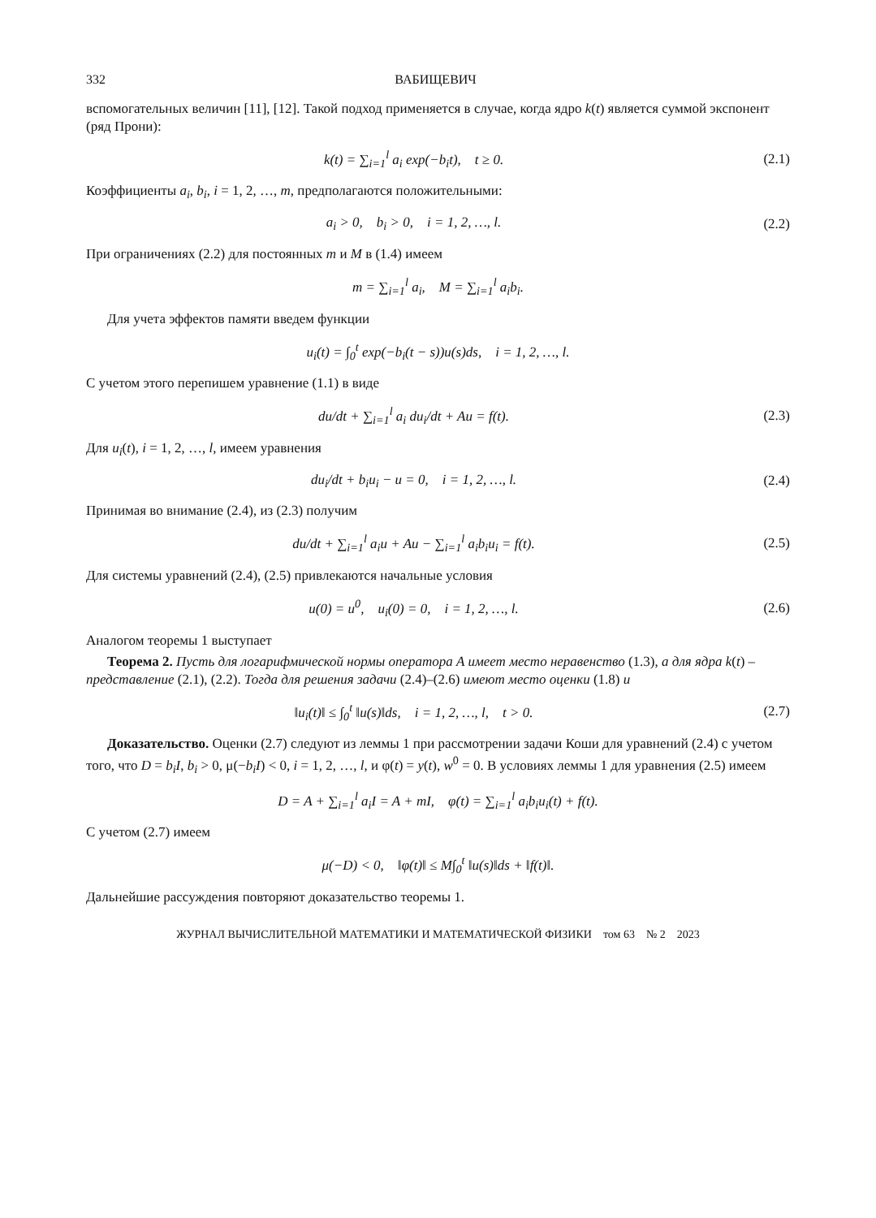332 ВАБИЩЕВИЧ
вспомогательных величин [11], [12]. Такой подход применяется в случае, когда ядро k(t) является суммой экспонент (ряд Прони):
k(t) = ∑<sub>i=1</sub><sup>l</sup> a<sub>i</sub> exp(−b<sub>i</sub>t), t ≥ 0.
(2.1)
Коэффициенты a<sub>i</sub>, b<sub>i</sub>, i = 1, 2, …, m, предполагаются положительными:
a<sub>i</sub> > 0, b<sub>i</sub> > 0, i = 1, 2, …, l.
(2.2)
При ограничениях (2.2) для постоянных m и M в (1.4) имеем
m = ∑<sub>i=1</sub><sup>l</sup> a<sub>i</sub>, M = ∑<sub>i=1</sub><sup>l</sup> a<sub>i</sub>b<sub>i</sub>.
Для учета эффектов памяти введем функции
u<sub>i</sub>(t) = ∫<sub>0</sub><sup>t</sup> exp(−b<sub>i</sub>(t − s))u(s)ds, i = 1, 2, …, l.
С учетом этого перепишем уравнение (1.1) в виде
du/dt + ∑<sub>i=1</sub><sup>l</sup> a<sub>i</sub> du<sub>i</sub>/dt + Au = f(t).
(2.3)
Для u<sub>i</sub>(t), i = 1, 2, …, l, имеем уравнения
du<sub>i</sub>/dt + b<sub>i</sub>u<sub>i</sub> − u = 0, i = 1, 2, …, l.
(2.4)
Принимая во внимание (2.4), из (2.3) получим
du/dt + ∑<sub>i=1</sub><sup>l</sup> a<sub>i</sub>u + Au − ∑<sub>i=1</sub><sup>l</sup> a<sub>i</sub>b<sub>i</sub>u<sub>i</sub> = f(t).
(2.5)
Для системы уравнений (2.4), (2.5) привлекаются начальные условия
u(0) = u<sup>0</sup>, u<sub>i</sub>(0) = 0, i = 1, 2, …, l.
(2.6)
Аналогом теоремы 1 выступает
Теорема 2. Пусть для логарифмической нормы оператора A имеет место неравенство (1.3), а для ядра k(t) – представление (2.1), (2.2). Тогда для решения задачи (2.4)–(2.6) имеют место оценки (1.8) и
‖u<sub>i</sub>(t)‖ ≤ ∫<sub>0</sub><sup>t</sup> ‖u(s)‖ds, i = 1, 2, …, l, t > 0.
(2.7)
Доказательство. Оценки (2.7) следуют из леммы 1 при рассмотрении задачи Коши для уравнений (2.4) с учетом того, что D = b<sub>i</sub>I, b<sub>i</sub> > 0, μ(−b<sub>i</sub>I) < 0, i = 1, 2, …, l, и φ(t) = y(t), w<sup>0</sup> = 0. В условиях леммы 1 для уравнения (2.5) имеем
D = A + ∑<sub>i=1</sub><sup>l</sup> a<sub>i</sub>I = A + mI, φ(t) = ∑<sub>i=1</sub><sup>l</sup> a<sub>i</sub>b<sub>i</sub>u<sub>i</sub>(t) + f(t).
С учетом (2.7) имеем
μ(−D) < 0, ‖φ(t)‖ ≤ M∫<sub>0</sub><sup>t</sup> ‖u(s)‖ds + ‖f(t)‖.
Дальнейшие рассуждения повторяют доказательство теоремы 1.
ЖУРНАЛ ВЫЧИСЛИТЕЛЬНОЙ МАТЕМАТИКИ И МАТЕМАТИЧЕСКОЙ ФИЗИКИ том 63 № 2 2023